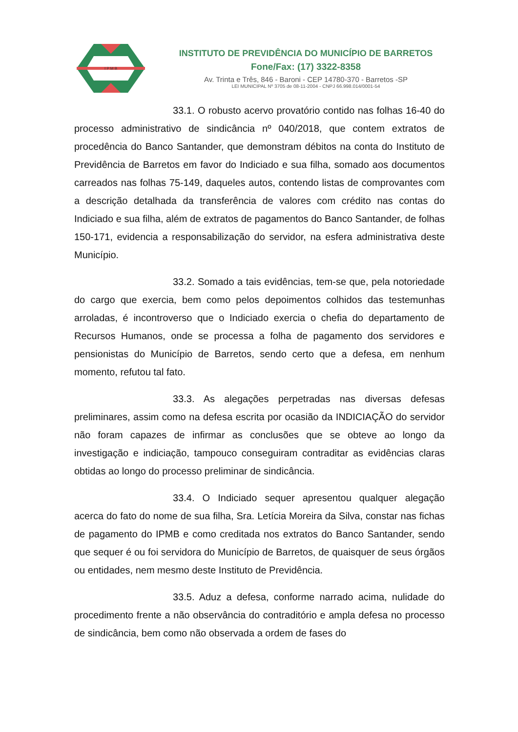I P M B
INSTITUTO DE PREVIDÊNCIA DO MUNICÍPIO DE BARRETOS
Fone/Fax: (17) 3322-8358
Av. Trinta e Três, 846 - Baroni - CEP 14780-370 - Barretos -SP
LEI MUNICIPAL Nº 3705 de 08-11-2004 - CNPJ 66.998.014/0001-54
33.1. O robusto acervo provatório contido nas folhas 16-40 do processo administrativo de sindicância nº 040/2018, que contem extratos de procedência do Banco Santander, que demonstram débitos na conta do Instituto de Previdência de Barretos em favor do Indiciado e sua filha, somado aos documentos carreados nas folhas 75-149, daqueles autos, contendo listas de comprovantes com a descrição detalhada da transferência de valores com crédito nas contas do Indiciado e sua filha, além de extratos de pagamentos do Banco Santander, de folhas 150-171, evidencia a responsabilização do servidor, na esfera administrativa deste Município.
33.2. Somado a tais evidências, tem-se que, pela notoriedade do cargo que exercia, bem como pelos depoimentos colhidos das testemunhas arroladas, é incontroverso que o Indiciado exercia o chefia do departamento de Recursos Humanos, onde se processa a folha de pagamento dos servidores e pensionistas do Município de Barretos, sendo certo que a defesa, em nenhum momento, refutou tal fato.
33.3. As alegações perpetradas nas diversas defesas preliminares, assim como na defesa escrita por ocasião da INDICIAÇÃO do servidor não foram capazes de infirmar as conclusões que se obteve ao longo da investigação e indiciação, tampouco conseguiram contraditar as evidências claras obtidas ao longo do processo preliminar de sindicância.
33.4. O Indiciado sequer apresentou qualquer alegação acerca do fato do nome de sua filha, Sra. Letícia Moreira da Silva, constar nas fichas de pagamento do IPMB e como creditada nos extratos do Banco Santander, sendo que sequer é ou foi servidora do Município de Barretos, de quaisquer de seus órgãos ou entidades, nem mesmo deste Instituto de Previdência.
33.5. Aduz a defesa, conforme narrado acima, nulidade do procedimento frente a não observância do contraditório e ampla defesa no processo de sindicância, bem como não observada a ordem de fases do